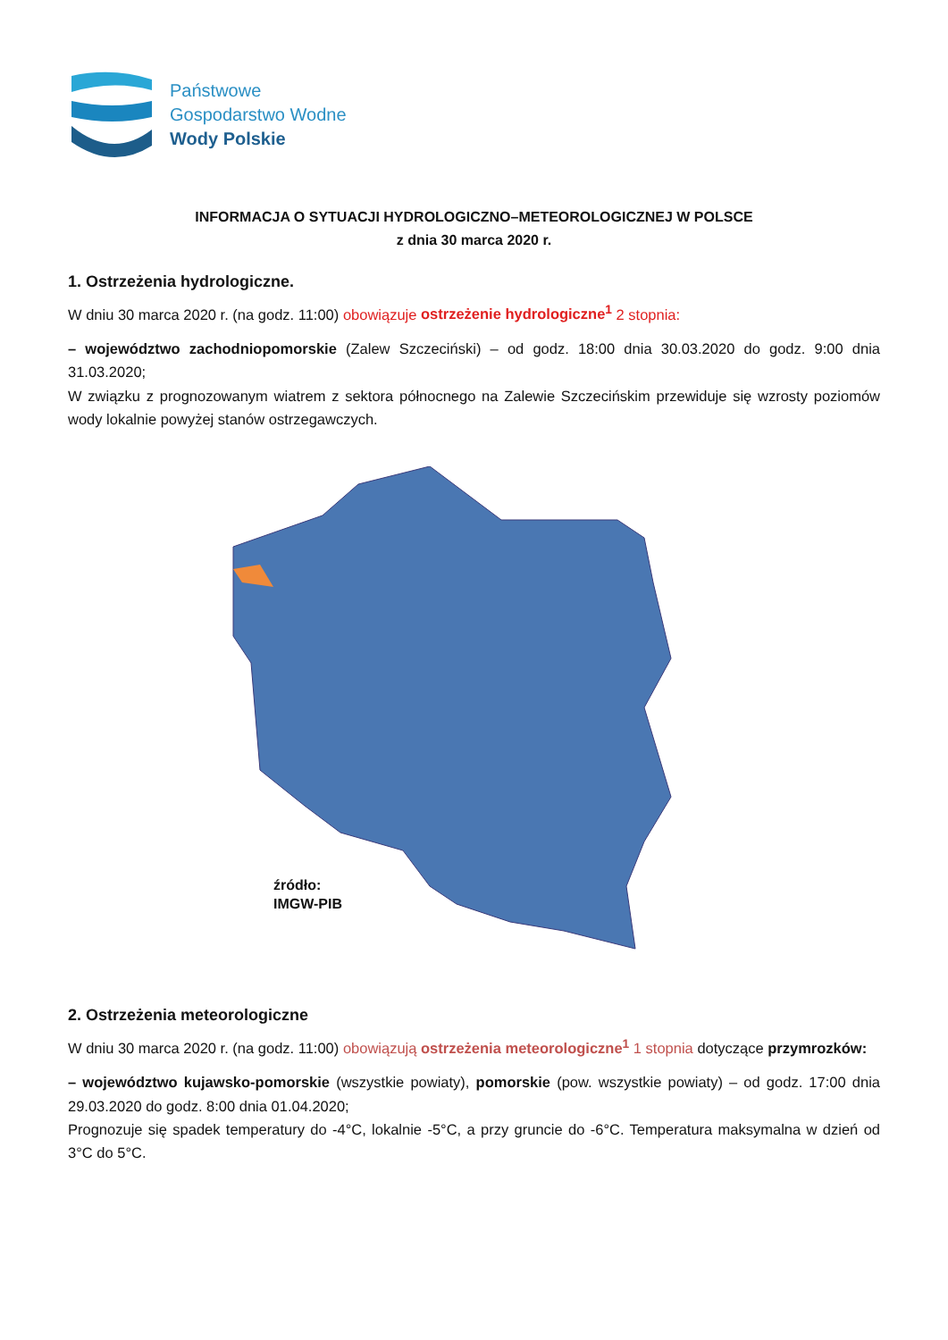Państwowe
Gospodarstwo Wodne
Wody Polskie
INFORMACJA O SYTUACJI HYDROLOGICZNO–METEOROLOGICZNEJ W POLSCE
z dnia 30 marca 2020 r.
1. Ostrzeżenia hydrologiczne.
W dniu 30 marca 2020 r. (na godz. 11:00) obowiązuje ostrzeżenie hydrologiczne<sup>1</sup> 2 stopnia:
– województwo zachodniopomorskie (Zalew Szczeciński) – od godz. 18:00 dnia 30.03.2020 do godz. 9:00 dnia 31.03.2020;
W związku z prognozowanym wiatrem z sektora północnego na Zalewie Szczecińskim przewiduje się wzrosty poziomów wody lokalnie powyżej stanów ostrzegawczych.
źródło:
IMGW-PIB
2. Ostrzeżenia meteorologiczne
W dniu 30 marca 2020 r. (na godz. 11:00) obowiązują ostrzeżenia meteorologiczne<sup>1</sup> 1 stopnia dotyczące przymrozków:
– województwo kujawsko-pomorskie (wszystkie powiaty), pomorskie (pow. wszystkie powiaty) – od godz. 17:00 dnia 29.03.2020 do godz. 8:00 dnia 01.04.2020;
Prognozuje się spadek temperatury do -4°C, lokalnie -5°C, a przy gruncie do -6°C. Temperatura maksymalna w dzień od 3°C do 5°C.